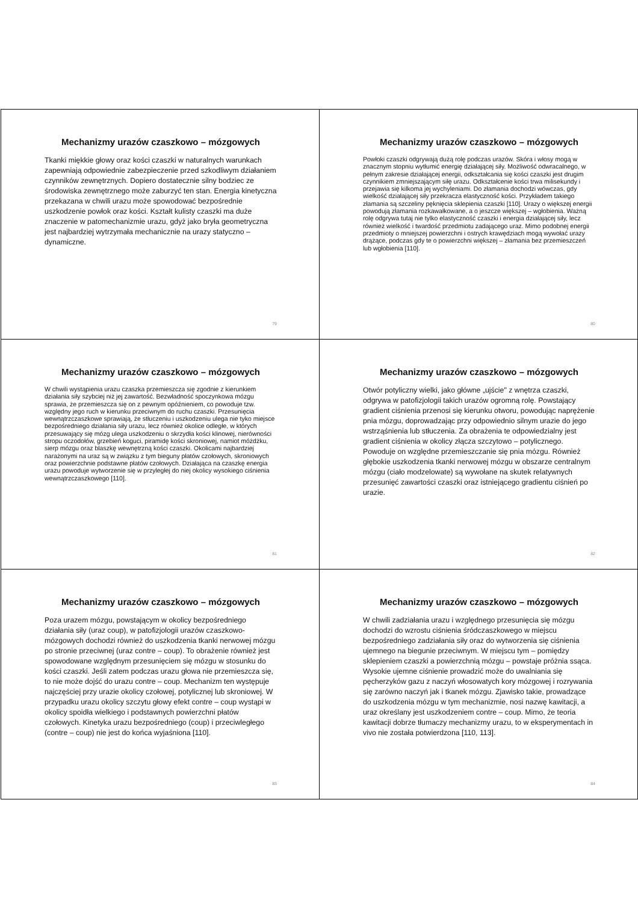Mechanizmy urazów czaszkowo – mózgowych
Tkanki miękkie głowy oraz kości czaszki w naturalnych warunkach zapewniają odpowiednie zabezpieczenie przed szkodliwym działaniem czynników zewnętrznych. Dopiero dostatecznie silny bodziec ze środowiska zewnętrznego może zaburzyć ten stan. Energia kinetyczna przekazana w chwili urazu może spowodować bezpośrednie uszkodzenie powłok oraz kości. Kształt kulisty czaszki ma duże znaczenie w patomechanizmie urazu, gdyż jako bryła geometryczna jest najbardziej wytrzymała mechanicznie na urazy statyczno – dynamiczne.
79
Mechanizmy urazów czaszkowo – mózgowych
Powłoki czaszki odgrywają dużą rolę podczas urazów. Skóra i włosy mogą w znacznym stopniu wytłumić energię działającej siły. Możliwość odwracalnego, w pełnym zakresie działającej energii, odkształcania się kości czaszki jest drugim czynnikiem zmniejszającym siłę urazu. Odkształcenie kości trwa milisekundy i przejawia się kilkoma jej wychyleniami. Do złamania dochodzi wówczas, gdy wielkość działającej siły przekracza elastyczność kości. Przykładem takiego złamania są szczeliny pęknięcia sklepienia czaszki [110]. Urazy o większej energii powodują złamania rozkawałkowane, a o jeszcze większej – wgłobienia. Ważną rolę odgrywa tutaj nie tylko elastyczność czaszki i energia działającej siły, lecz również wielkość i twardość przedmiotu zadającego uraz. Mimo podobnej energii przedmioty o mniejszej powierzchni i ostrych krawędziach mogą wywołać urazy drążące, podczas gdy te o powierzchni większej – złamania bez przemieszczeń lub wgłobienia [110].
80
Mechanizmy urazów czaszkowo – mózgowych
W chwili wystąpienia urazu czaszka przemieszcza się zgodnie z kierunkiem działania siły szybciej niż jej zawartość. Bezwładność spoczynkowa mózgu sprawia, że przemieszcza się on z pewnym opóźnieniem, co powoduje tzw. względny jego ruch w kierunku przeciwnym do ruchu czaszki. Przesunięcia wewnątrzczaszkowe sprawiają, że stłuczeniu i uszkodzeniu ulega nie tyko miejsce bezpośredniego działania siły urazu, lecz również okolice odległe, w których przesuwający się mózg ulega uszkodzeniu o skrzydła kości klinowej, nierówności stropu oczodołów, grzebień koguci, piramidę kości skroniowej, namiot móżdżku, sierp mózgu oraz blaszkę wewnętrzną kości czaszki. Okolicami najbardziej narażonymi na uraz są w związku z tym bieguny płatów czołowych, skroniowych oraz powierzchnie podstawne płatów czołowych. Działająca na czaszkę energia urazu powoduje wytworzenie się w przyległej do niej okolicy wysokiego ciśnienia wewnątrzczaszkowego [110].
81
Mechanizmy urazów czaszkowo – mózgowych
Otwór potyliczny wielki, jako główne „ujście" z wnętrza czaszki, odgrywa w patofizjologii takich urazów ogromną rolę. Powstający gradient ciśnienia przenosi się kierunku otworu, powodując naprężenie pnia mózgu, doprowadzając przy odpowiednio silnym urazie do jego wstrząśnienia lub stłuczenia. Za obrażenia te odpowiedzialny jest gradient ciśnienia w okolicy złącza szczytowo – potylicznego. Powoduje on względne przemieszczanie się pnia mózgu. Również głębokie uszkodzenia tkanki nerwowej mózgu w obszarze centralnym mózgu (ciało modzelowate) są wywołane na skutek relatywnych przesunięć zawartości czaszki oraz istniejącego gradientu ciśnień po urazie.
82
Mechanizmy urazów czaszkowo – mózgowych
Poza urazem mózgu, powstającym w okolicy bezpośredniego działania siły (uraz coup), w patofizjologii urazów czaszkowo-mózgowych dochodzi również do uszkodzenia tkanki nerwowej mózgu po stronie przeciwnej (uraz contre – coup). To obrażenie również jest spowodowane względnym przesunięciem się mózgu w stosunku do kości czaszki. Jeśli zatem podczas urazu głowa nie przemieszcza się, to nie może dojść do urazu contre – coup. Mechanizm ten występuje najczęściej przy urazie okolicy czołowej, potylicznej lub skroniowej. W przypadku urazu okolicy szczytu głowy efekt contre – coup wystąpi w okolicy spoidła wielkiego i podstawnych powierzchni płatów czołowych. Kinetyka urazu bezpośredniego (coup) i przeciwległego (contre – coup) nie jest do końca wyjaśniona [110].
83
Mechanizmy urazów czaszkowo – mózgowych
W chwili zadziałania urazu i względnego przesunięcia się mózgu dochodzi do wzrostu ciśnienia śródczaszkowego w miejscu bezpośredniego zadziałania siły oraz do wytworzenia się ciśnienia ujemnego na biegunie przeciwnym. W miejscu tym – pomiędzy sklepieniem czaszki a powierzchnią mózgu – powstaje próżnia ssąca. Wysokie ujemne ciśnienie prowadzić może do uwalniania się pęcherzyków gazu z naczyń włosowatych kory mózgowej i rozrywania się zarówno naczyń jak i tkanek mózgu. Zjawisko takie, prowadzące do uszkodzenia mózgu w tym mechanizmie, nosi nazwę kawitacji, a uraz określany jest uszkodzeniem contre – coup. Mimo, że teoria kawitacji dobrze tłumaczy mechanizmy urazu, to w eksperymentach in vivo nie została potwierdzona [110, 113].
84